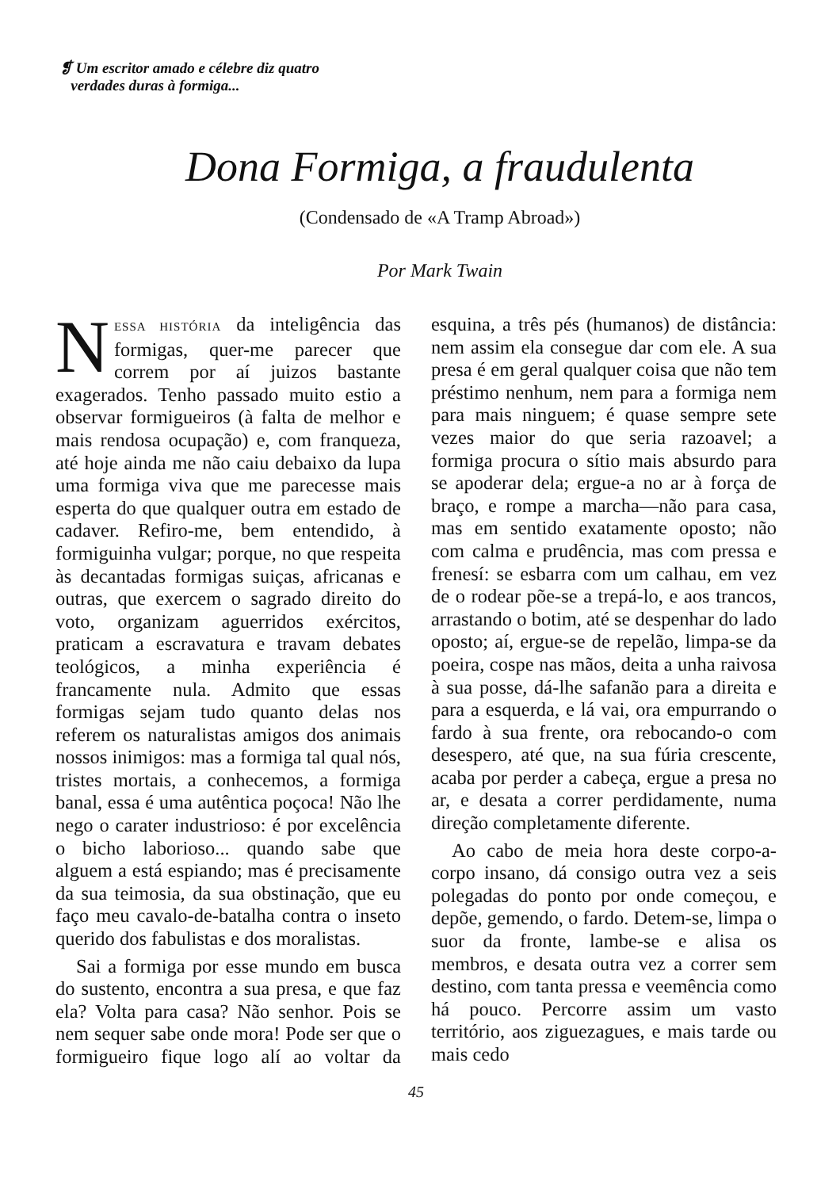❡ Um escritor amado e célebre diz quatro
verdades duras à formiga...
Dona Formiga, a fraudulenta
(Condensado de «A Tramp Abroad»)
Por Mark Twain
NESSA HISTÓRIA da inteligência das formigas, quer-me parecer que correm por aí juizos bastante exagerados. Tenho passado muito estio a observar formigueiros (à falta de melhor e mais rendosa ocupação) e, com franqueza, até hoje ainda me não caiu debaixo da lupa uma formiga viva que me parecesse mais esperta do que qualquer outra em estado de cadaver. Refiro-me, bem entendido, à formiguinha vulgar; porque, no que respeita às decantadas formigas suiças, africanas e outras, que exercem o sagrado direito do voto, organizam aguerridos exércitos, praticam a escravatura e travam debates teológicos, a minha experiência é francamente nula. Admito que essas formigas sejam tudo quanto delas nos referem os naturalistas amigos dos animais nossos inimigos: mas a formiga tal qual nós, tristes mortais, a conhecemos, a formiga banal, essa é uma autêntica poçoca! Não lhe nego o carater industrioso: é por excelência o bicho laborioso... quando sabe que alguem a está espiando; mas é precisamente da sua teimosia, da sua obstinação, que eu faço meu cavalo-de-batalha contra o inseto querido dos fabulistas e dos moralistas.
Sai a formiga por esse mundo em busca do sustento, encontra a sua presa, e que faz ela? Volta para casa? Não senhor. Pois se nem sequer sabe onde mora! Pode ser que o formigueiro fique logo alí ao voltar da esquina, a três pés (humanos) de distância: nem assim ela consegue dar com ele. A sua presa é em geral qualquer coisa que não tem préstimo nenhum, nem para a formiga nem para mais ninguem; é quase sempre sete vezes maior do que seria razoavel; a formiga procura o sítio mais absurdo para se apoderar dela; ergue-a no ar à força de braço, e rompe a marcha—não para casa, mas em sentido exatamente oposto; não com calma e prudência, mas com pressa e frenesí: se esbarra com um calhau, em vez de o rodear põe-se a trepá-lo, e aos trancos, arrastando o botim, até se despenhar do lado oposto; aí, ergue-se de repelão, limpa-se da poeira, cospe nas mãos, deita a unha raivosa à sua posse, dá-lhe safanão para a direita e para a esquerda, e lá vai, ora empurrando o fardo à sua frente, ora rebocando-o com desespero, até que, na sua fúria crescente, acaba por perder a cabeça, ergue a presa no ar, e desata a correr perdidamente, numa direção completamente diferente.
Ao cabo de meia hora deste corpo-a-corpo insano, dá consigo outra vez a seis polegadas do ponto por onde começou, e depõe, gemendo, o fardo. Detem-se, limpa o suor da fronte, lambe-se e alisa os membros, e desata outra vez a correr sem destino, com tanta pressa e veemência como há pouco. Percorre assim um vasto território, aos ziguezagues, e mais tarde ou mais cedo
45